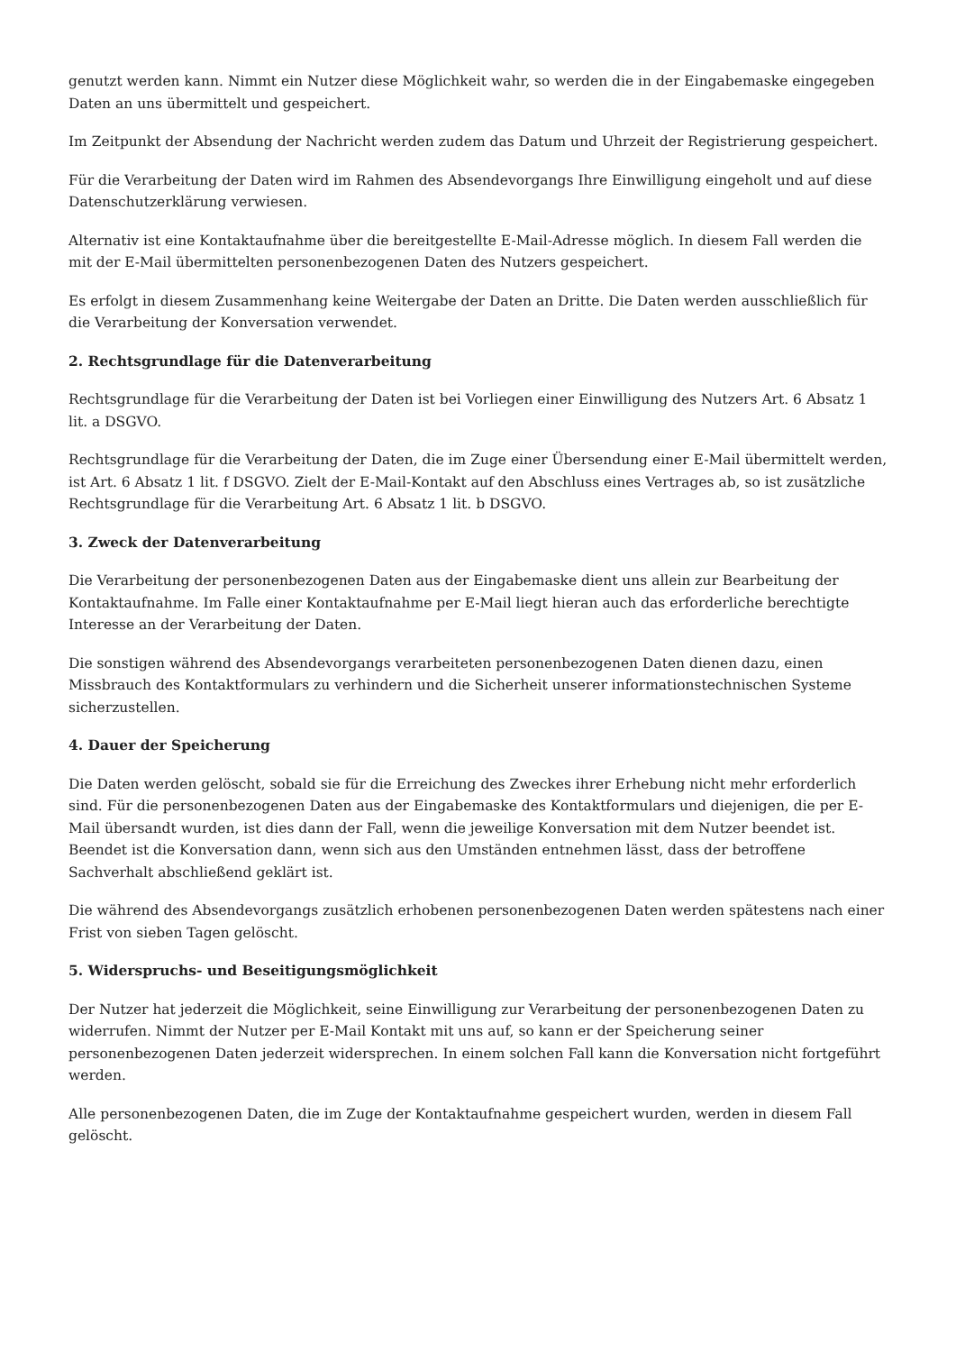genutzt werden kann. Nimmt ein Nutzer diese Möglichkeit wahr, so werden die in der Eingabemaske eingegeben Daten an uns übermittelt und gespeichert.
Im Zeitpunkt der Absendung der Nachricht werden zudem das Datum und Uhrzeit der Registrierung gespeichert.
Für die Verarbeitung der Daten wird im Rahmen des Absendevorgangs Ihre Einwilligung eingeholt und auf diese Datenschutzerklärung verwiesen.
Alternativ ist eine Kontaktaufnahme über die bereitgestellte E-Mail-Adresse möglich. In diesem Fall werden die mit der E-Mail übermittelten personenbezogenen Daten des Nutzers gespeichert.
Es erfolgt in diesem Zusammenhang keine Weitergabe der Daten an Dritte. Die Daten werden ausschließlich für die Verarbeitung der Konversation verwendet.
2. Rechtsgrundlage für die Datenverarbeitung
Rechtsgrundlage für die Verarbeitung der Daten ist bei Vorliegen einer Einwilligung des Nutzers Art. 6 Absatz 1 lit. a DSGVO.
Rechtsgrundlage für die Verarbeitung der Daten, die im Zuge einer Übersendung einer E-Mail übermittelt werden, ist Art. 6 Absatz 1 lit. f DSGVO. Zielt der E-Mail-Kontakt auf den Abschluss eines Vertrages ab, so ist zusätzliche Rechtsgrundlage für die Verarbeitung Art. 6 Absatz 1 lit. b DSGVO.
3. Zweck der Datenverarbeitung
Die Verarbeitung der personenbezogenen Daten aus der Eingabemaske dient uns allein zur Bearbeitung der Kontaktaufnahme. Im Falle einer Kontaktaufnahme per E-Mail liegt hieran auch das erforderliche berechtigte Interesse an der Verarbeitung der Daten.
Die sonstigen während des Absendevorgangs verarbeiteten personenbezogenen Daten dienen dazu, einen Missbrauch des Kontaktformulars zu verhindern und die Sicherheit unserer informationstechnischen Systeme sicherzustellen.
4. Dauer der Speicherung
Die Daten werden gelöscht, sobald sie für die Erreichung des Zweckes ihrer Erhebung nicht mehr erforderlich sind. Für die personenbezogenen Daten aus der Eingabemaske des Kontaktformulars und diejenigen, die per E-Mail übersandt wurden, ist dies dann der Fall, wenn die jeweilige Konversation mit dem Nutzer beendet ist. Beendet ist die Konversation dann, wenn sich aus den Umständen entnehmen lässt, dass der betroffene Sachverhalt abschließend geklärt ist.
Die während des Absendevorgangs zusätzlich erhobenen personenbezogenen Daten werden spätestens nach einer Frist von sieben Tagen gelöscht.
5. Widerspruchs- und Beseitigungsmöglichkeit
Der Nutzer hat jederzeit die Möglichkeit, seine Einwilligung zur Verarbeitung der personenbezogenen Daten zu widerrufen. Nimmt der Nutzer per E-Mail Kontakt mit uns auf, so kann er der Speicherung seiner personenbezogenen Daten jederzeit widersprechen. In einem solchen Fall kann die Konversation nicht fortgeführt werden.
Alle personenbezogenen Daten, die im Zuge der Kontaktaufnahme gespeichert wurden, werden in diesem Fall gelöscht.